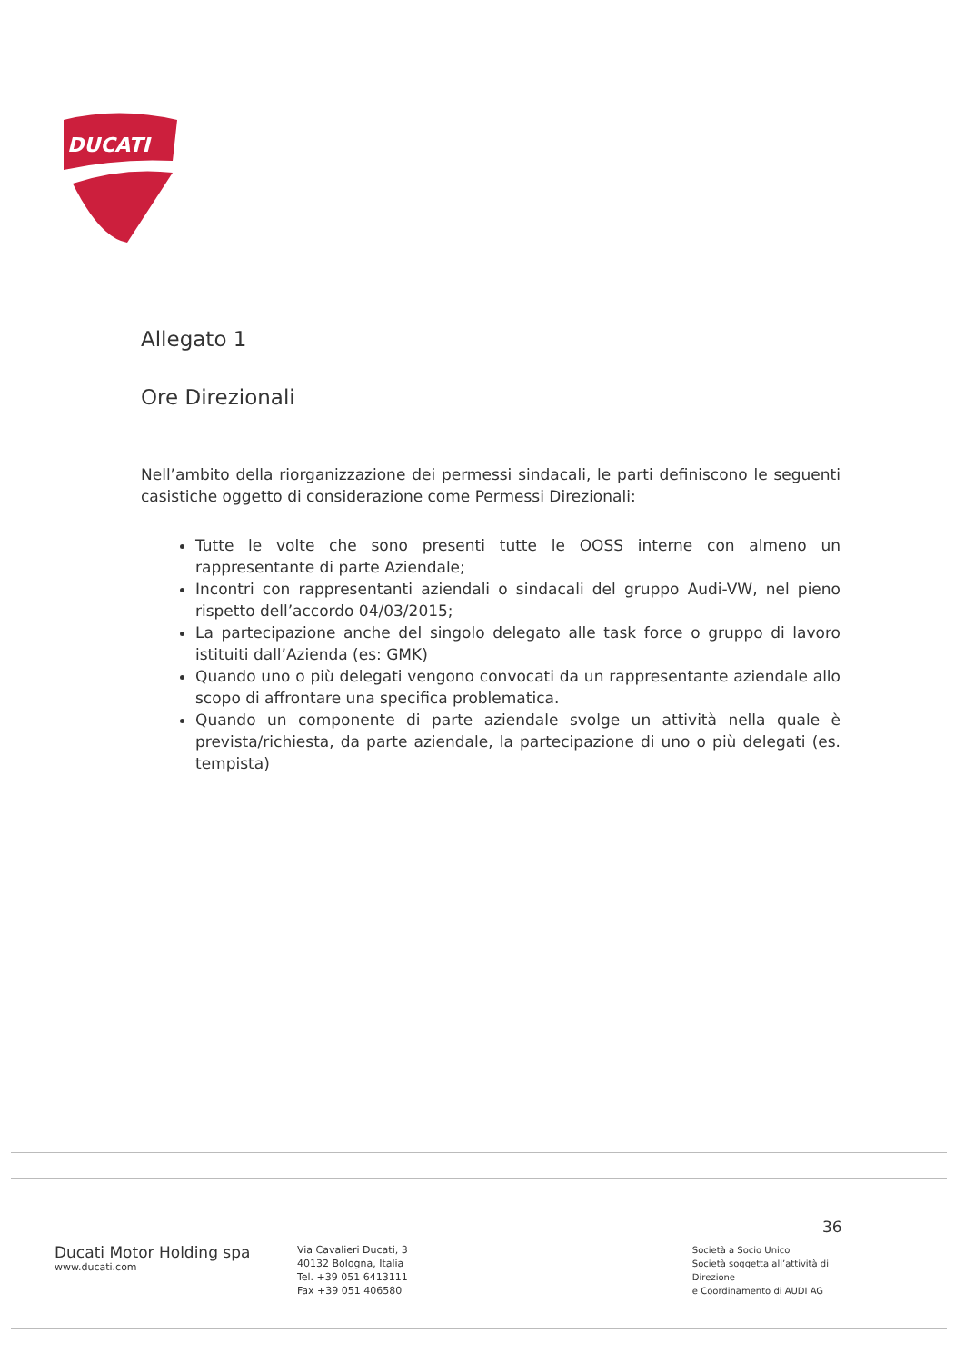DUCATI
Allegato 1
Ore Direzionali
Nell’ambito della riorganizzazione dei permessi sindacali, le parti definiscono le seguenti casistiche oggetto di considerazione come Permessi Direzionali:
Tutte le volte che sono presenti tutte le OOSS interne con almeno un rappresentante di parte Aziendale;
Incontri con rappresentanti aziendali o sindacali del gruppo Audi-VW, nel pieno rispetto dell’accordo 04/03/2015;
La partecipazione anche del singolo delegato alle task force o gruppo di lavoro istituiti dall’Azienda (es: GMK)
Quando uno o più delegati vengono convocati da un rappresentante aziendale allo scopo di affrontare una specifica problematica.
Quando un componente di parte aziendale svolge un attività nella quale è prevista/richiesta, da parte aziendale, la partecipazione di uno o più delegati (es. tempista)
36
Ducati Motor Holding spa
www.ducati.com
Via Cavalieri Ducati, 3
40132 Bologna, Italia
Tel. +39 051 6413111
Fax +39 051 406580
Società a Socio Unico
Società soggetta all’attività di Direzione
e Coordinamento di AUDI AG